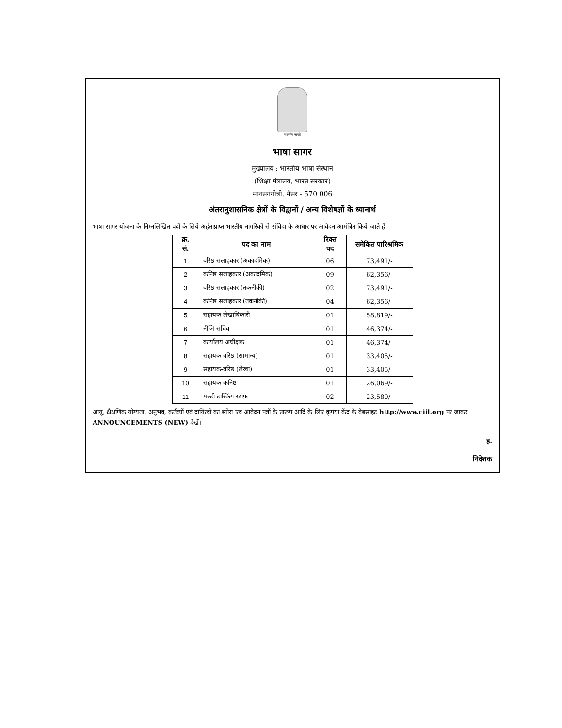सत्यमेव जयते
भाषा सागर
मुख्यालय : भारतीय भाषा संस्थान
(शिक्षा मंत्रालय, भारत सरकार)
मानसगंगोत्री. मैसर - 570 006
अंतरानुशासनिक क्षेत्रों के विद्वानों / अन्य विशेषज्ञों के ध्यानार्थ
भाषा सागर योजना के निम्नलिखित पदों के लिये अर्हताप्राप्त भारतीय नागरिकों से संविदा के आधार पर आवेदन आमंत्रित किये जाते हैं-
| क्र. सं. | पद का नाम | रिक्त पद | समेकित पारिश्रमिक |
| --- | --- | --- | --- |
| 1 | वरिष्ठ सलाहकार (अकादमिक) | 06 | 73,491/- |
| 2 | कनिष्ठ सलाहकार (अकादमिक) | 09 | 62,356/- |
| 3 | वरिष्ठ सलाहकार (तकनीकी) | 02 | 73,491/- |
| 4 | कनिष्ठ सलाहकार (तकनीकी) | 04 | 62,356/- |
| 5 | सहायक लेखाधिकारी | 01 | 58,819/- |
| 6 | नीजि सचिव | 01 | 46,374/- |
| 7 | कार्यालय अधीक्षक | 01 | 46,374/- |
| 8 | सहायक-वरिष्ठ (सामान्य) | 01 | 33,405/- |
| 9 | सहायक-वरिष्ठ (लेखा) | 01 | 33,405/- |
| 10 | सहायक-कनिष्ठ | 01 | 26,069/- |
| 11 | मल्टी-टास्किंग स्टाफ़ | 02 | 23,580/- |
आयु, क्षैक्षणिक योग्यता, अनुभव, कर्तव्यों एवं दायित्वों का ब्योरा एवं आवेदन पत्रों के प्रारूप आदि के लिए कृपया केंद्र के वेबसाइट http://www.ciil.org पर जाकर ANNOUNCEMENTS (NEW) देखें।
ह.
निदेशक